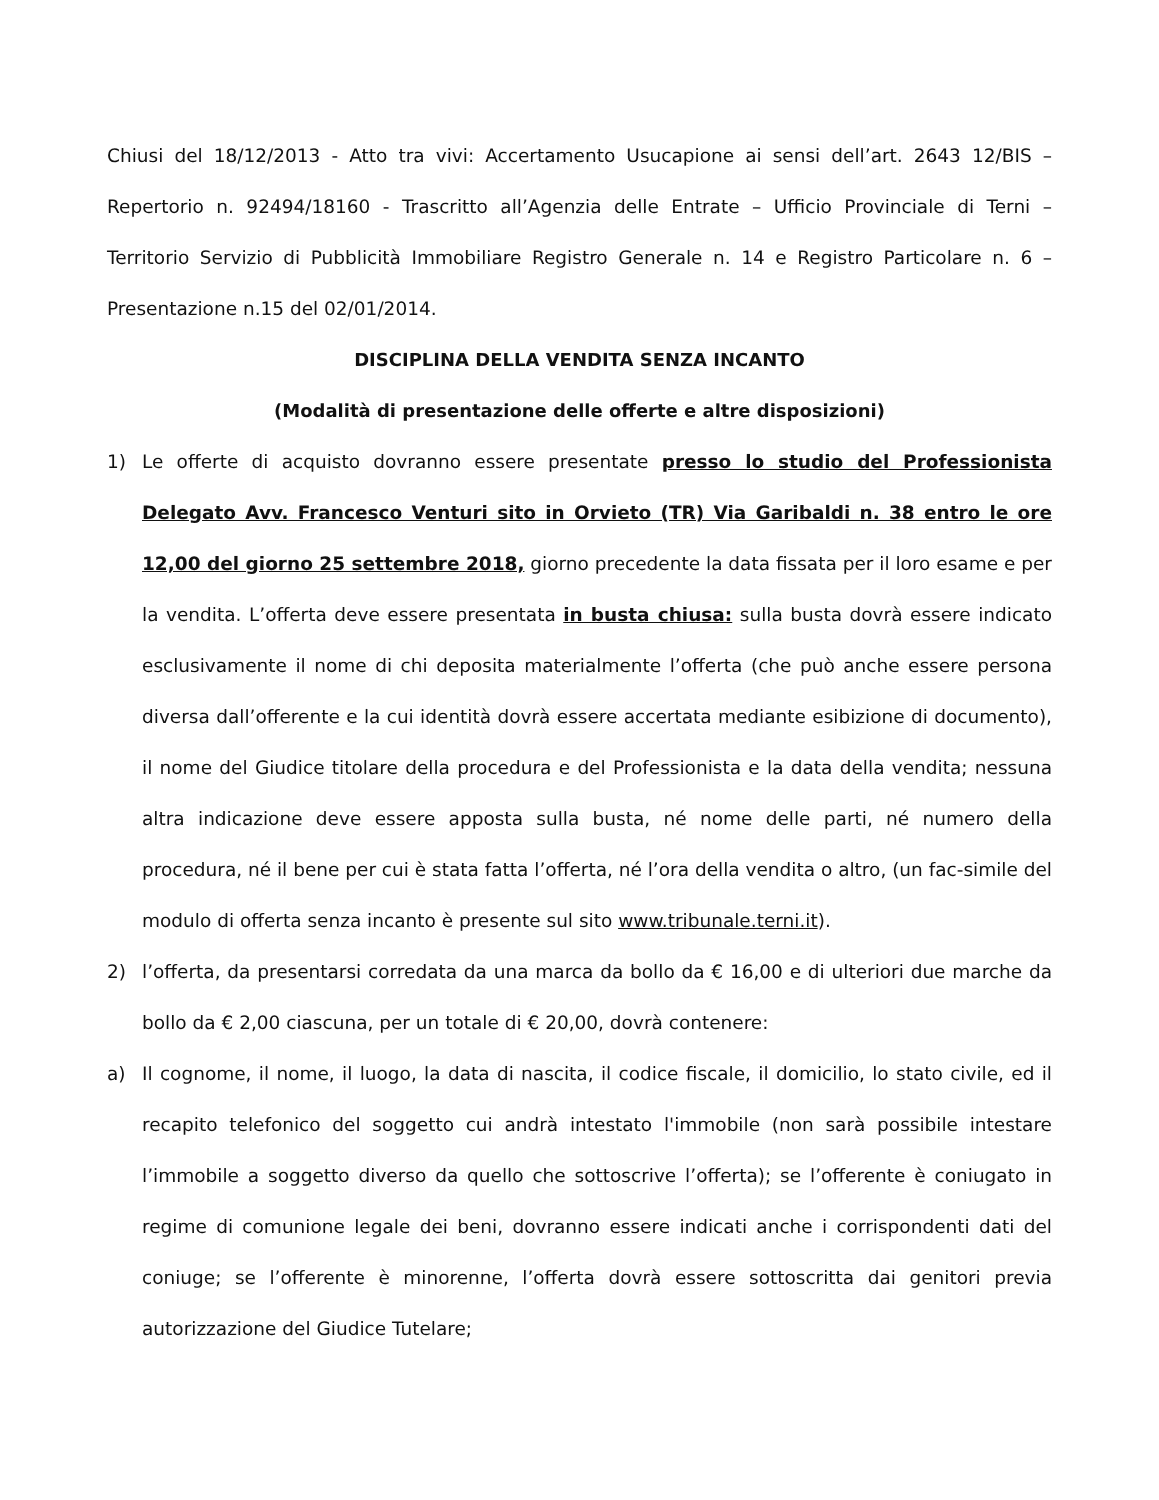Chiusi del 18/12/2013 - Atto tra vivi: Accertamento Usucapione ai sensi dell’art. 2643 12/BIS – Repertorio n. 92494/18160 - Trascritto all’Agenzia delle Entrate – Ufficio Provinciale di Terni – Territorio Servizio di Pubblicità Immobiliare Registro Generale n. 14 e Registro Particolare n. 6 – Presentazione n.15 del 02/01/2014.
DISCIPLINA DELLA VENDITA SENZA INCANTO
(Modalità di presentazione delle offerte e altre disposizioni)
1) Le offerte di acquisto dovranno essere presentate presso lo studio del Professionista Delegato Avv. Francesco Venturi sito in Orvieto (TR) Via Garibaldi n. 38 entro le ore 12,00 del giorno 25 settembre 2018, giorno precedente la data fissata per il loro esame e per la vendita. L’offerta deve essere presentata in busta chiusa: sulla busta dovrà essere indicato esclusivamente il nome di chi deposita materialmente l’offerta (che può anche essere persona diversa dall’offerente e la cui identità dovrà essere accertata mediante esibizione di documento), il nome del Giudice titolare della procedura e del Professionista e la data della vendita; nessuna altra indicazione deve essere apposta sulla busta, né nome delle parti, né numero della procedura, né il bene per cui è stata fatta l’offerta, né l’ora della vendita o altro, (un fac-simile del modulo di offerta senza incanto è presente sul sito www.tribunale.terni.it).
2) l’offerta, da presentarsi corredata da una marca da bollo da € 16,00 e di ulteriori due marche da bollo da € 2,00 ciascuna, per un totale di € 20,00, dovrà contenere:
a) Il cognome, il nome, il luogo, la data di nascita, il codice fiscale, il domicilio, lo stato civile, ed il recapito telefonico del soggetto cui andrà intestato l'immobile (non sarà possibile intestare l’immobile a soggetto diverso da quello che sottoscrive l’offerta); se l’offerente è coniugato in regime di comunione legale dei beni, dovranno essere indicati anche i corrispondenti dati del coniuge; se l’offerente è minorenne, l’offerta dovrà essere sottoscritta dai genitori previa autorizzazione del Giudice Tutelare;